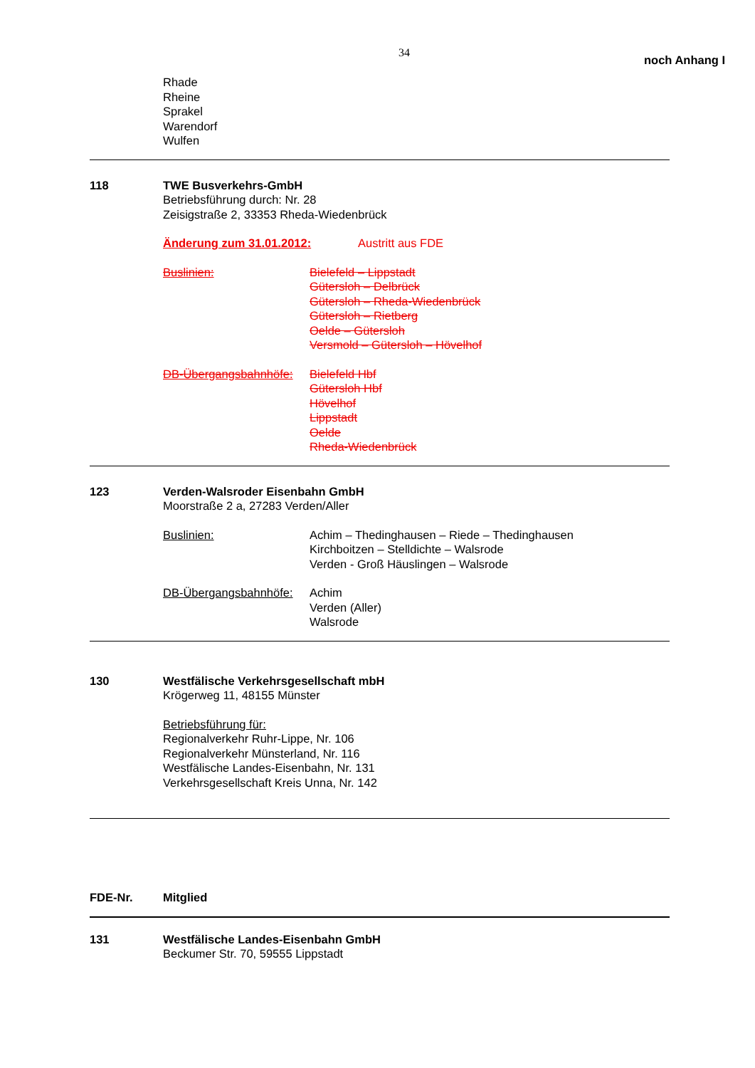34
noch Anhang I
Rhade
Rheine
Sprakel
Warendorf
Wulfen
118 TWE Busverkehrs-GmbH
Betriebsführung durch: Nr. 28
Zeisigstraße 2, 33353 Rheda-Wiedenbrück
Änderung zum 31.01.2012: Austritt aus FDE
Buslinien: Bielefeld – Lippstadt
Gütersloh – Delbrück
Gütersloh – Rheda-Wiedenbrück
Gütersloh – Rietberg
Oelde – Gütersloh
Versmold – Gütersloh – Hövelhof
DB-Übergangsbahnhöfe:
Bielefeld Hbf
Gütersloh Hbf
Hövelhof
Lippstadt
Oelde
Rheda-Wiedenbrück
123 Verden-Walsroder Eisenbahn GmbH
Moorstraße 2 a, 27283 Verden/Aller
Buslinien: Achim – Thedinghausen – Riede – Thedinghausen
Kirchboitzen – Stelldichte – Walsrode
Verden - Groß Häuslingen – Walsrode
DB-Übergangsbahnhöfe:
Achim
Verden (Aller)
Walsrode
130 Westfälische Verkehrsgesellschaft mbH
Krögerweg 11, 48155 Münster
Betriebsführung für:
Regionalverkehr Ruhr-Lippe, Nr. 106
Regionalverkehr Münsterland, Nr. 116
Westfälische Landes-Eisenbahn, Nr. 131
Verkehrsgesellschaft Kreis Unna, Nr. 142
FDE-Nr. Mitglied
131 Westfälische Landes-Eisenbahn GmbH
Beckumer Str. 70, 59555 Lippstadt